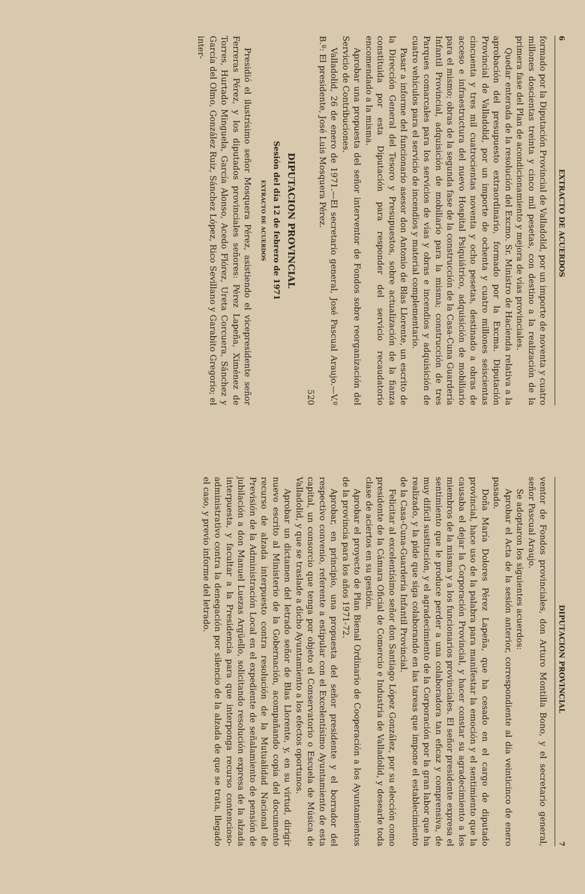6 EXTRACTO DE ACUERDOS
formado por la Diputación Provincial de Valladolid, por un importe de noventa y cuatro millones doscientas treinta y cinco mil pesetas, con destino a la realización de la primera fase del Plan de acondicionamiento y mejora de vías provinciales.
Quedar enterada de la resolución del Excmo. Sr. Ministro de Hacienda relativa a la aprobación del presupuesto extraordinario, formado por la Excma. Diputación Provincial de Valladolid, por un importe de ochenta y cuatro millones seiscientas cincuenta y tres mil cuatrocientas noventa y ocho pesetas, destinado a obras de acceso e infraestructura del nuevo Hospital Psiquiátrico, adquisición de mobiliario para el mismo; obras de la segunda fase de la construcción de la Casa-Cuna Guardería Infantil Provincial, adquisición de mobiliario para la misma; construcción de tres Parques comarcales para los servicios de vías y obras e incendios y adquisición de cuatro vehículos para el servicio de incendios y material complementario.
Pasar a informe del funcionario asesor don Antonio de Blas Llorente, un escrito de la Dirección General del Tesoro y Presupuestos, sobre actualización de la fianza constituida por esta Diputación para responder del servicio recaudatorio encomendado a la misma.
Aprobar una propuesta del señor interventor de Fondos sobre reorganización del Servicio de Contribuciones.
Valladolid, 26 de enero de 1971.—El secretario general, José Pascual Araujo.—V.º B.º: El presidente, José Luis Mosquera Pérez.
520
DIPUTACION PROVINCIAL
Sesión del día 12 de febrero de 1971
EXTRACTO DE ACUERDOS
Presidió el ilustrísimo señor Mosquera Pérez, asistiendo el vicepresidente señor Ferreras Pérez, y los diputados provinciales señores: Pérez Lapeña, Ximénez de Torres, Hurtado Minguela, García Alonso, Acedo Flórez, Ureta Corcuera, Sánchez y García del Olmo, González Ruiz, Sánchez López, Rico Sevillano y Garabito Gregorio; el inter-
DIPUTACION PROVINCIAL 7
ventor de Fondos provinciales, don Arturo Montilla Bono, y el secretario general, señor Pascual Araujo.
Se adoptaron los siguientes acuerdos:
Aprobar el Acta de la sesión anterior, correspondiente al día veinticinco de enero pasado.
Doña María Dolores Pérez Lapeña, que ha cesado en el cargo de diputado provincial, hace uso de la palabra para manifestar la emoción y el sentimiento que la causaba el dejar la Corporación Provincial, y hacer constar su agradecimiento a los miembros de la misma y a los funcionarios provinciales. El señor presidente expresa el sentimiento que le produce perder a una colaboradora tan eficaz y comprensiva, de muy difícil sustitución, y el agradecimiento de la Corporación por la gran labor que ha realizado, y la pide que siga colaborando en las tareas que impone el establecimiento de la Casa-Cuna-Guardería Infantil Provincial.
Felicitar al excelentísimo señor don Santiago López González, por su elección como presidente de la Cámara Oficial de Comercio e Industria de Valladolid, y desearle toda clase de aciertos en su gestión.
Aprobar el proyecto de Plan Bienal Ordinario de Cooperación a los Ayuntamientos de la provincia para los años 1971-72.
Aprobar, en principio, una propuesta del señor presidente y el borrador del respectivo convenio, referente a estipular con el Excelentísimo Ayuntamiento de esta capital, un consorcio que tenga por objeto el Conservatorio o Escuela de Música de Valladolid, y que se traslade a dicho Ayuntamiento a los efectos oportunos.
Aprobar un dictamen del letrado señor de Blas Llorente, y, en su virtud, dirigir nuevo escrito al Ministerio de la Gobernación, acompañando copia del documento recurso de alzada interpuesto contra resolución de la Mutualidad Nacional de Previsión de la Administración Local en el expediente de señalamiento de pensión de jubilación a don Manuel Luezas Argüello, solicitando resolución expresa de la alzada interpuesta, y facultar a la Presidencia para que interponga recurso contencioso-administrativo contra la denegación por silencio de la alzada de que se trata, llegado el caso, y previo informe del letrado.